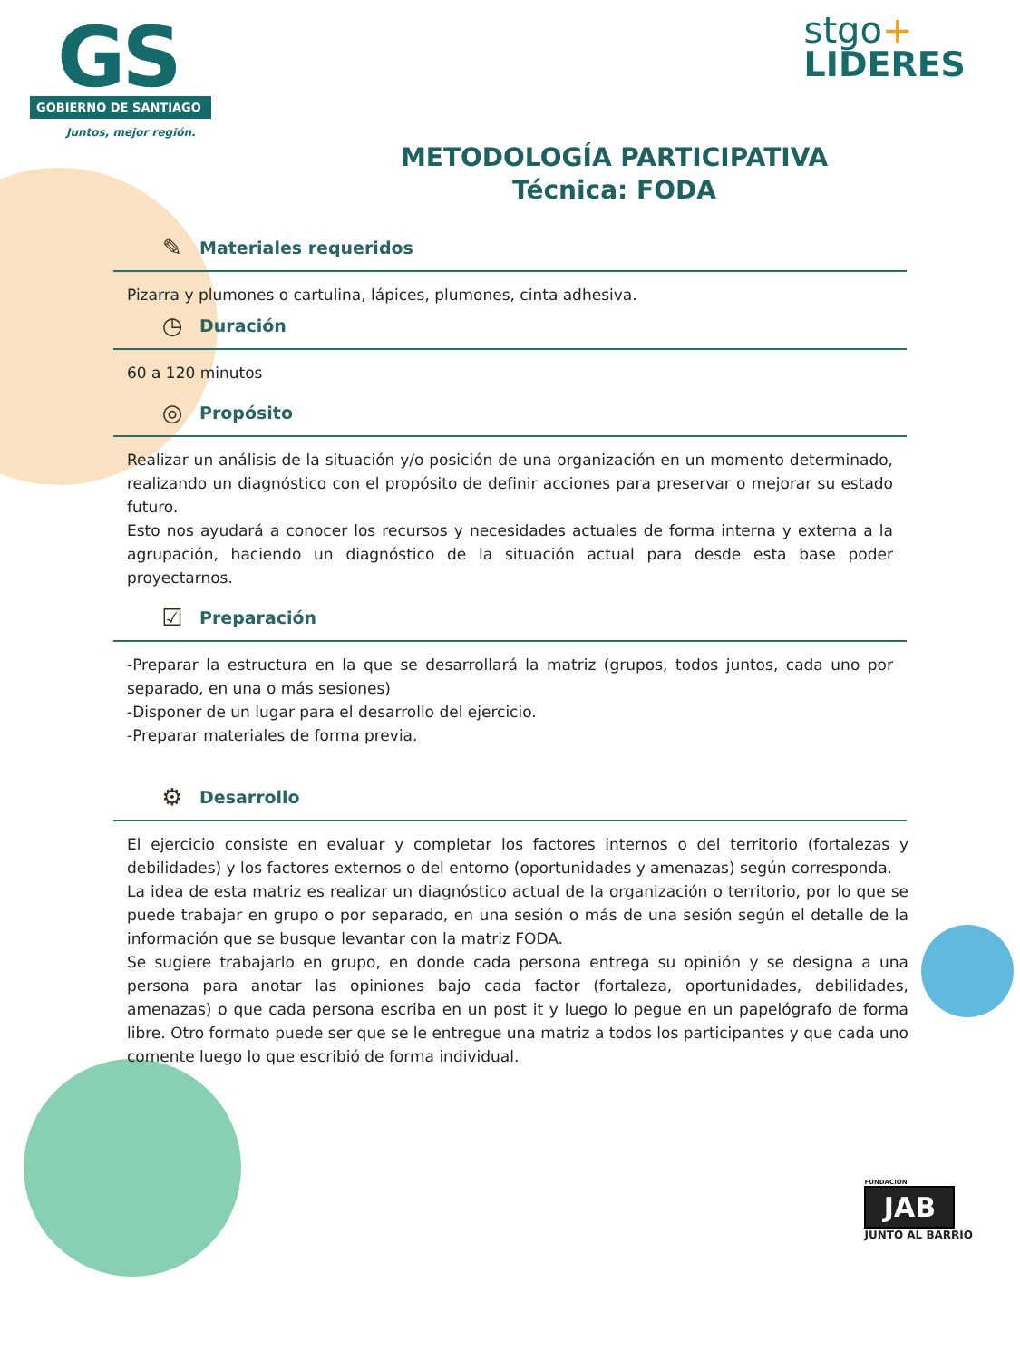GS
GOBIERNO DE SANTIAGO
Juntos, mejor región.
stgo+
LIDERES
METODOLOGÍA PARTICIPATIVA
Técnica: FODA
✎ Materiales requeridos
Pizarra y plumones o cartulina, lápices, plumones, cinta adhesiva.
◷ Duración
60 a 120 minutos
◎ Propósito
Realizar un análisis de la situación y/o posición de una organización en un momento determinado, realizando un diagnóstico con el propósito de definir acciones para preservar o mejorar su estado futuro.
Esto nos ayudará a conocer los recursos y necesidades actuales de forma interna y externa a la agrupación, haciendo un diagnóstico de la situación actual para desde esta base poder proyectarnos.
☑ Preparación
-Preparar la estructura en la que se desarrollará la matriz (grupos, todos juntos, cada uno por separado, en una o más sesiones)
-Disponer de un lugar para el desarrollo del ejercicio.
-Preparar materiales de forma previa.
⚙ Desarrollo
El ejercicio consiste en evaluar y completar los factores internos o del territorio (fortalezas y debilidades) y los factores externos o del entorno (oportunidades y amenazas) según corresponda.
La idea de esta matriz es realizar un diagnóstico actual de la organización o territorio, por lo que se puede trabajar en grupo o por separado, en una sesión o más de una sesión según el detalle de la información que se busque levantar con la matriz FODA.
Se sugiere trabajarlo en grupo, en donde cada persona entrega su opinión y se designa a una persona para anotar las opiniones bajo cada factor (fortaleza, oportunidades, debilidades, amenazas) o que cada persona escriba en un post it y luego lo pegue en un papelógrafo de forma libre. Otro formato puede ser que se le entregue una matriz a todos los participantes y que cada uno comente luego lo que escribió de forma individual.
FUNDACIÓN
JAB
JUNTO AL BARRIO